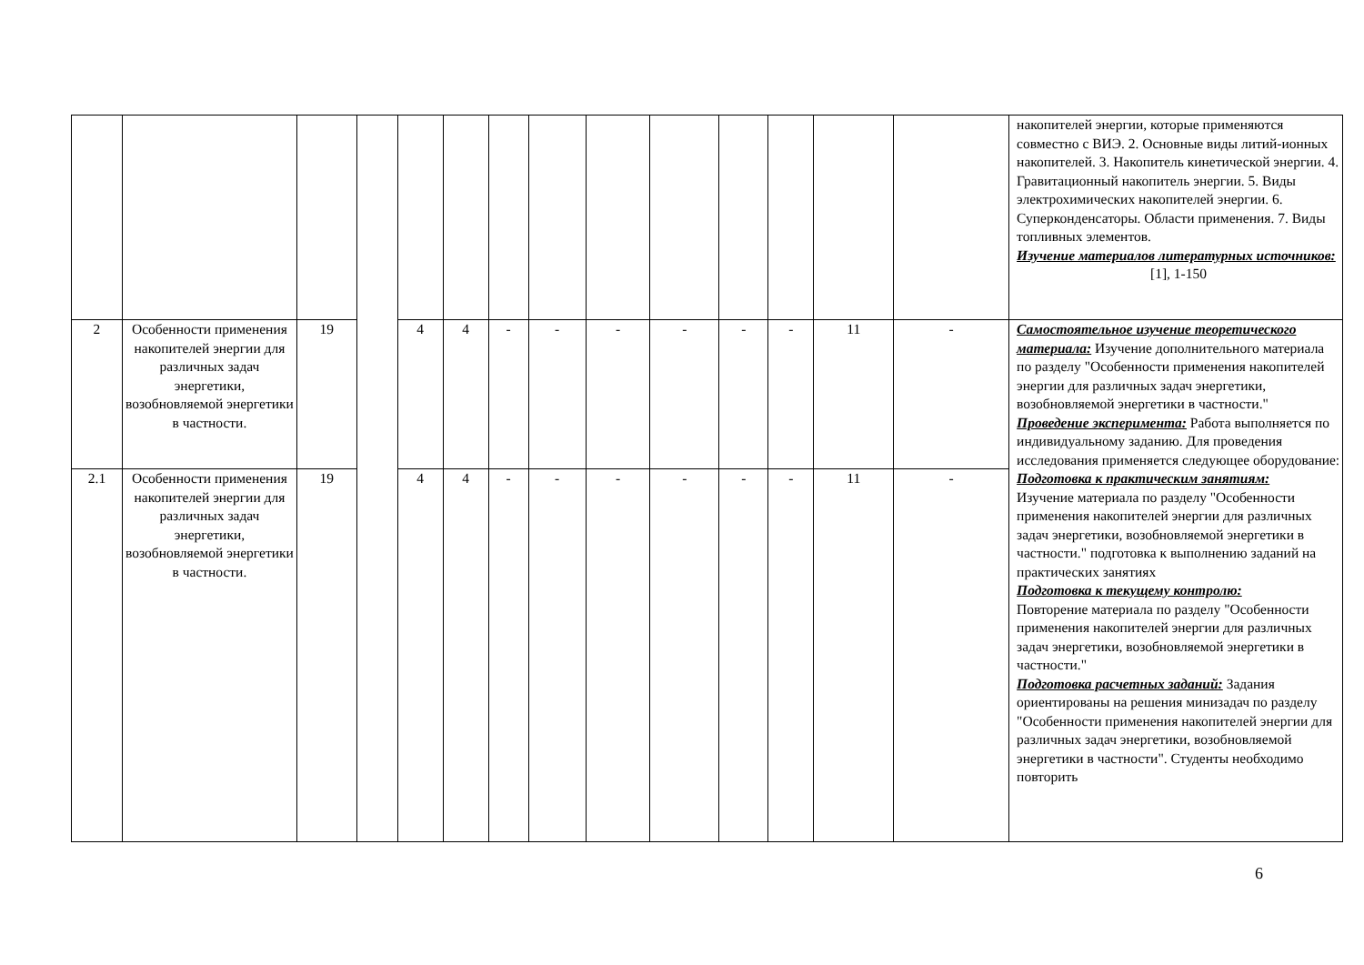| | | | | | | | | | | | | | | накопителей энергии, которые применяются совместно с ВИЭ. 2. Основные виды литий-ионных накопителей. 3. Накопитель кинетической энергии. 4. Гравитационный накопитель энергии. 5. Виды электрохимических накопителей энергии. 6. Суперконденсаторы. Области применения. 7. Виды топливных элементов. Изучение материалов литературных источников: [1], 1-150 |
| 2 | Особенности применения накопителей энергии для различных задач энергетики, возобновляемой энергетики в частности. | 19 | | 4 | 4 | - | - | - | - | - | - | 11 | - | Самостоятельное изучение теоретического материала: Изучение дополнительного материала по разделу "Особенности применения накопителей энергии для различных задач энергетики, возобновляемой энергетики в частности." Проведение эксперимента: Работа выполняется по индивидуальному заданию. Для проведения исследования применяется следующее оборудование: Подготовка к практическим занятиям: Изучение материала по разделу "Особенности применения накопителей энергии для различных задач энергетики, возобновляемой энергетики в частности." подготовка к выполнению заданий на практических занятиях Подготовка к текущему контролю: Повторение материала по разделу "Особенности применения накопителей энергии для различных задач энергетики, возобновляемой энергетики в частности." Подготовка расчетных заданий: Задания ориентированы на решения минизадач по разделу "Особенности применения накопителей энергии для различных задач энергетики, возобновляемой энергетики в частности". Студенты необходимо повторить |
| 2.1 | Особенности применения накопителей энергии для различных задач энергетики, возобновляемой энергетики в частности. | 19 | | 4 | 4 | - | - | - | - | - | - | 11 | - | |
6